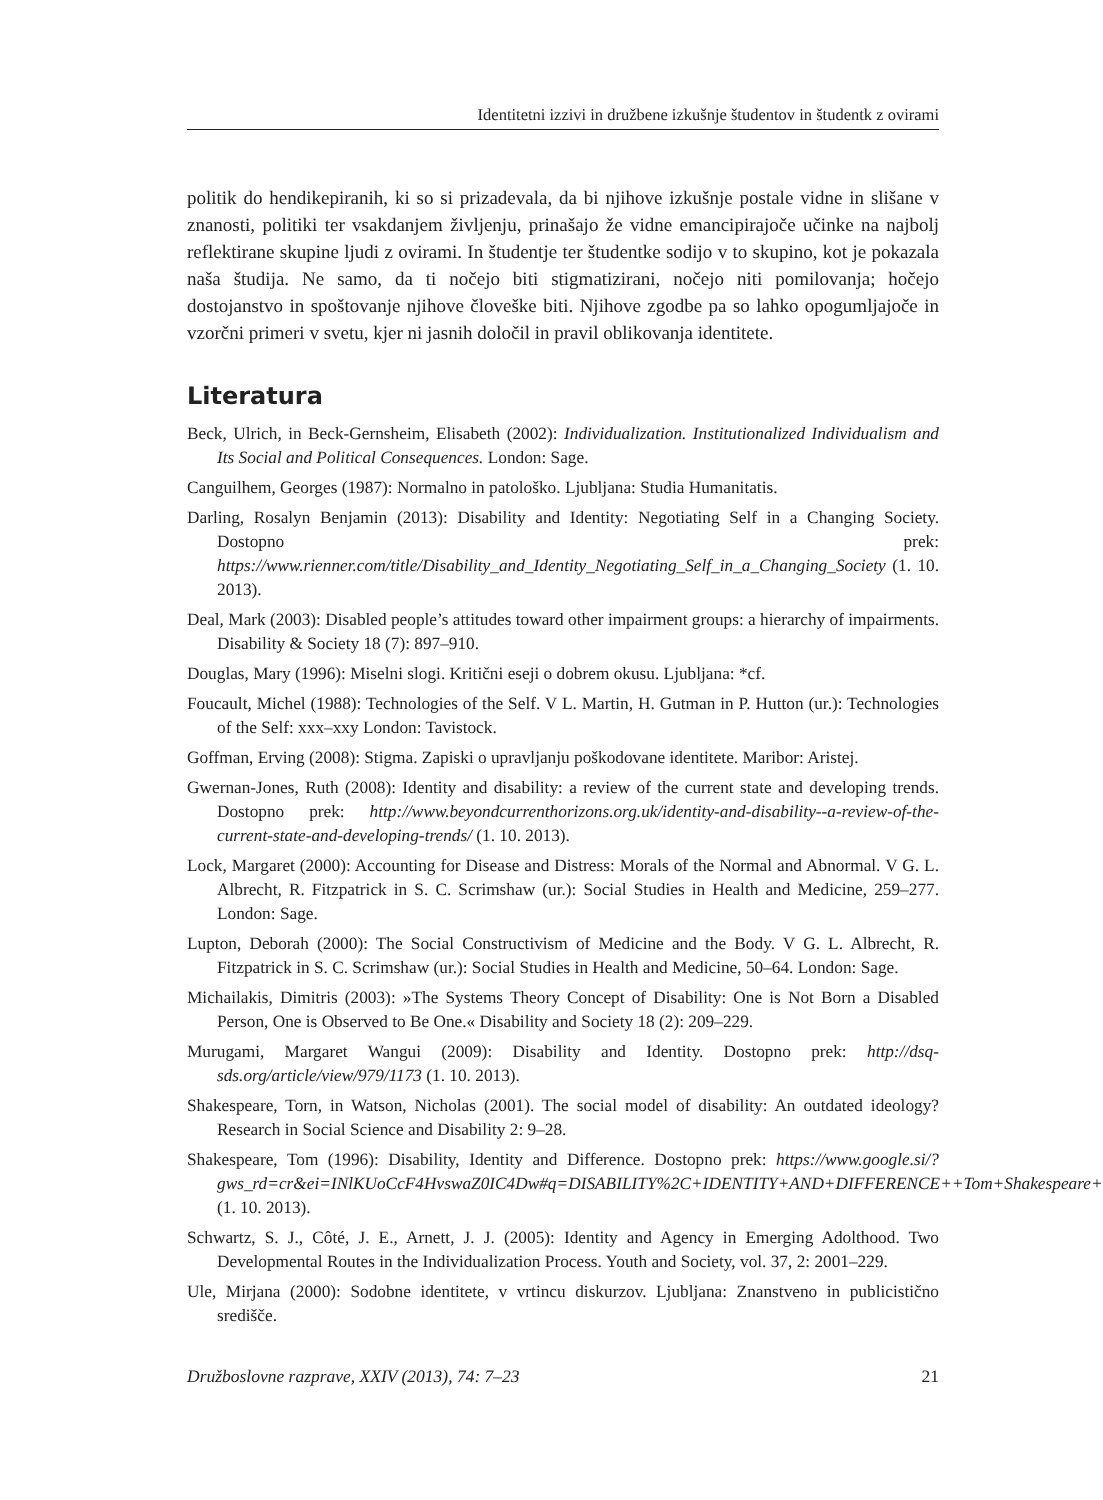Identitetni izzivi in družbene izkušnje študentov in študentk z ovirami
politik do hendikepiranih, ki so si prizadevala, da bi njihove izkušnje postale vidne in slišane v znanosti, politiki ter vsakdanjem življenju, prinašajo že vidne emancipirajoče učinke na najbolj reflektirane skupine ljudi z ovirami. In študentje ter študentke sodijo v to skupino, kot je pokazala naša študija. Ne samo, da ti nočejo biti stigmatizirani, nočejo niti pomilovanja; hočejo dostojanstvo in spoštovanje njihove človeške biti. Njihove zgodbe pa so lahko opogumljajoče in vzorčni primeri v svetu, kjer ni jasnih določil in pravil oblikovanja identitete.
Literatura
Beck, Ulrich, in Beck-Gernsheim, Elisabeth (2002): Individualization. Institutionalized Individualism and Its Social and Political Consequences. London: Sage.
Canguilhem, Georges (1987): Normalno in patološko. Ljubljana: Studia Humanitatis.
Darling, Rosalyn Benjamin (2013): Disability and Identity: Negotiating Self in a Changing Society. Dostopno prek: https://www.rienner.com/title/Disability_and_Identity_Negotiating_Self_in_a_Changing_Society (1. 10. 2013).
Deal, Mark (2003): Disabled people’s attitudes toward other impairment groups: a hierarchy of impairments. Disability & Society 18 (7): 897–910.
Douglas, Mary (1996): Miselni slogi. Kritični eseji o dobrem okusu. Ljubljana: *cf.
Foucault, Michel (1988): Technologies of the Self. V L. Martin, H. Gutman in P. Hutton (ur.): Technologies of the Self: xxx–xxy London: Tavistock.
Goffman, Erving (2008): Stigma. Zapiski o upravljanju poškodovane identitete. Maribor: Aristej.
Gwernan-Jones, Ruth (2008): Identity and disability: a review of the current state and developing trends. Dostopno prek: http://www.beyondcurrenthorizons.org.uk/identity-and-disability--a-review-of-the-current-state-and-developing-trends/ (1. 10. 2013).
Lock, Margaret (2000): Accounting for Disease and Distress: Morals of the Normal and Abnormal. V G. L. Albrecht, R. Fitzpatrick in S. C. Scrimshaw (ur.): Social Studies in Health and Medicine, 259–277. London: Sage.
Lupton, Deborah (2000): The Social Constructivism of Medicine and the Body. V G. L. Albrecht, R. Fitzpatrick in S. C. Scrimshaw (ur.): Social Studies in Health and Medicine, 50–64. London: Sage.
Michailakis, Dimitris (2003): »The Systems Theory Concept of Disability: One is Not Born a Disabled Person, One is Observed to Be One.« Disability and Society 18 (2): 209–229.
Murugami, Margaret Wangui (2009): Disability and Identity. Dostopno prek: http://dsq-sds.org/article/view/979/1173 (1. 10. 2013).
Shakespeare, Torn, in Watson, Nicholas (2001). The social model of disability: An outdated ideology? Research in Social Science and Disability 2: 9–28.
Shakespeare, Tom (1996): Disability, Identity and Difference. Dostopno prek: https://www.google.si/?gws_rd=cr&ei=INlKUoCcF4HvswaZ0IC4Dw#q=DISABILITY%2C+IDENTITY+AND+DIFFERENCE++Tom+Shakespeare+ (1. 10. 2013).
Schwartz, S. J., Côté, J. E., Arnett, J. J. (2005): Identity and Agency in Emerging Adolthood. Two Developmental Routes in the Individualization Process. Youth and Society, vol. 37, 2: 2001–229.
Ule, Mirjana (2000): Sodobne identitete, v vrtincu diskurzov. Ljubljana: Znanstveno in publicistično središče.
Družboslovne razprave, XXIV (2013), 74: 7–23 21